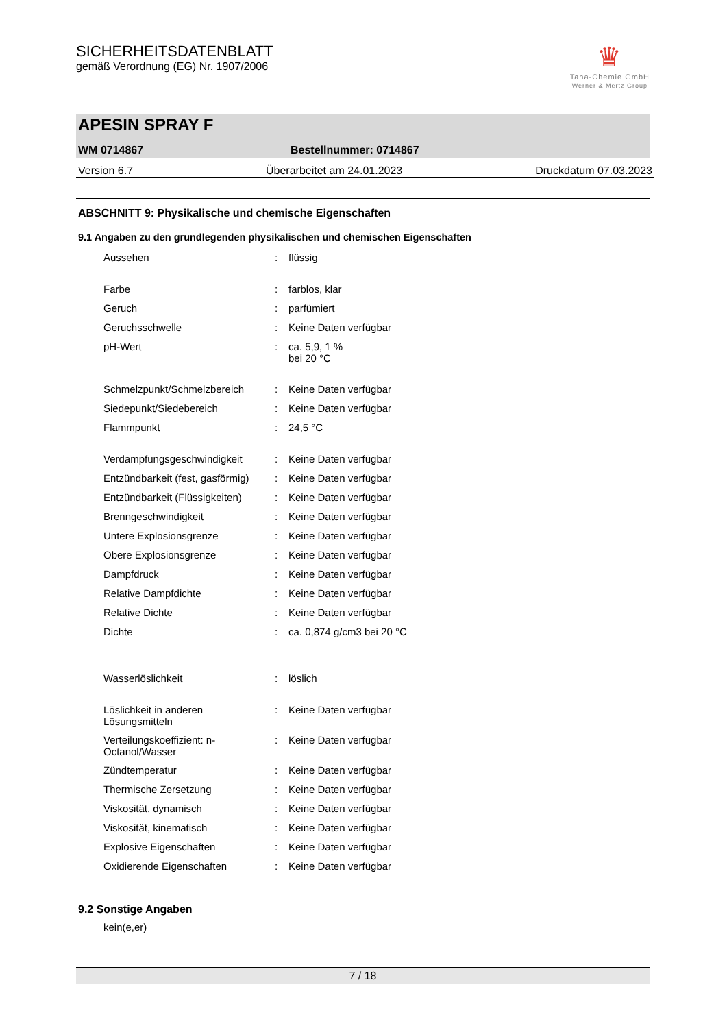SICHERHEITSDATENBLATT
gemäß Verordnung (EG) Nr. 1907/2006
♛
Tana-Chemie GmbH
Werner & Mertz Group
APESIN SPRAY F
WM 0714867 Bestellnummer: 0714867
Version 6.7 Überarbeitet am 24.01.2023 Druckdatum 07.03.2023
ABSCHNITT 9: Physikalische und chemische Eigenschaften
9.1 Angaben zu den grundlegenden physikalischen und chemischen Eigenschaften
| Aussehen | : | flüssig |
| Farbe | : | farblos, klar |
| Geruch | : | parfümiert |
| Geruchsschwelle | : | Keine Daten verfügbar |
| pH-Wert | : | ca. 5,9, 1 % bei 20 °C |
| Schmelzpunkt/Schmelzbereich | : | Keine Daten verfügbar |
| Siedepunkt/Siedebereich | : | Keine Daten verfügbar |
| Flammpunkt | : | 24,5 °C |
| Verdampfungsgeschwindigkeit | : | Keine Daten verfügbar |
| Entzündbarkeit (fest, gasförmig) | : | Keine Daten verfügbar |
| Entzündbarkeit (Flüssigkeiten) | : | Keine Daten verfügbar |
| Brenngeschwindigkeit | : | Keine Daten verfügbar |
| Untere Explosionsgrenze | : | Keine Daten verfügbar |
| Obere Explosionsgrenze | : | Keine Daten verfügbar |
| Dampfdruck | : | Keine Daten verfügbar |
| Relative Dampfdichte | : | Keine Daten verfügbar |
| Relative Dichte | : | Keine Daten verfügbar |
| Dichte | : | ca. 0,874 g/cm3 bei 20 °C |
| Wasserlöslichkeit | : | löslich |
| Löslichkeit in anderen Lösungsmitteln | : | Keine Daten verfügbar |
| Verteilungskoeffizient: n-Octanol/Wasser | : | Keine Daten verfügbar |
| Zündtemperatur | : | Keine Daten verfügbar |
| Thermische Zersetzung | : | Keine Daten verfügbar |
| Viskosität, dynamisch | : | Keine Daten verfügbar |
| Viskosität, kinematisch | : | Keine Daten verfügbar |
| Explosive Eigenschaften | : | Keine Daten verfügbar |
| Oxidierende Eigenschaften | : | Keine Daten verfügbar |
9.2 Sonstige Angaben
kein(e,er)
7 / 18